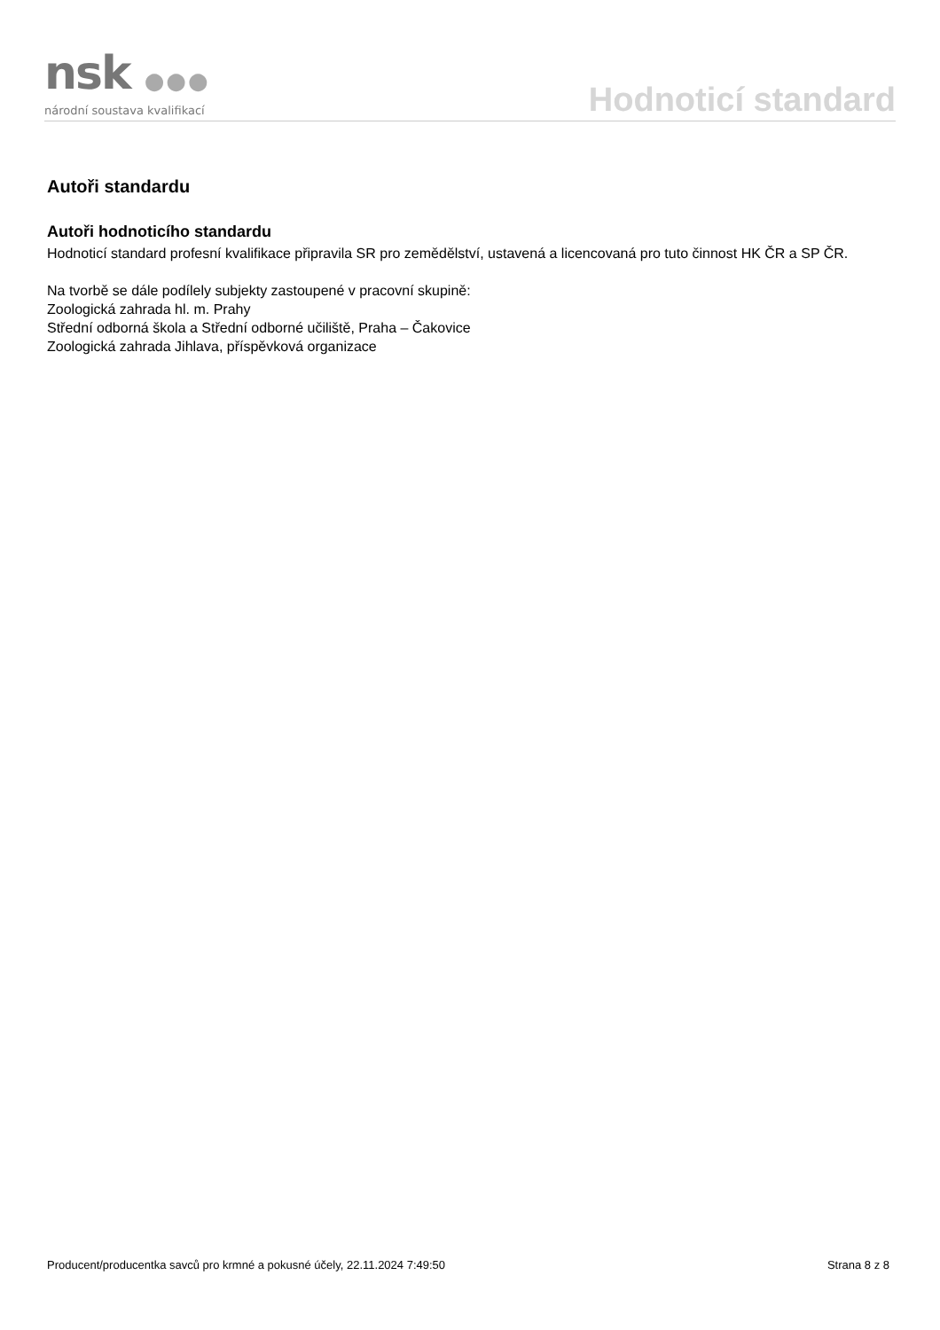nsk ●●●
národní soustava kvalifikací
Hodnoticí standard
Autoři standardu
Autoři hodnoticího standardu
Hodnoticí standard profesní kvalifikace připravila SR pro zemědělství, ustavená a licencovaná pro tuto činnost HK ČR a SP ČR.
Na tvorbě se dále podílely subjekty zastoupené v pracovní skupině:
Zoologická zahrada hl. m. Prahy
Střední odborná škola a Střední odborné učiliště, Praha – Čakovice
Zoologická zahrada Jihlava, příspěvková organizace
Producent/producentka savců pro krmné a pokusné účely, 22.11.2024 7:49:50 Strana 8 z 8